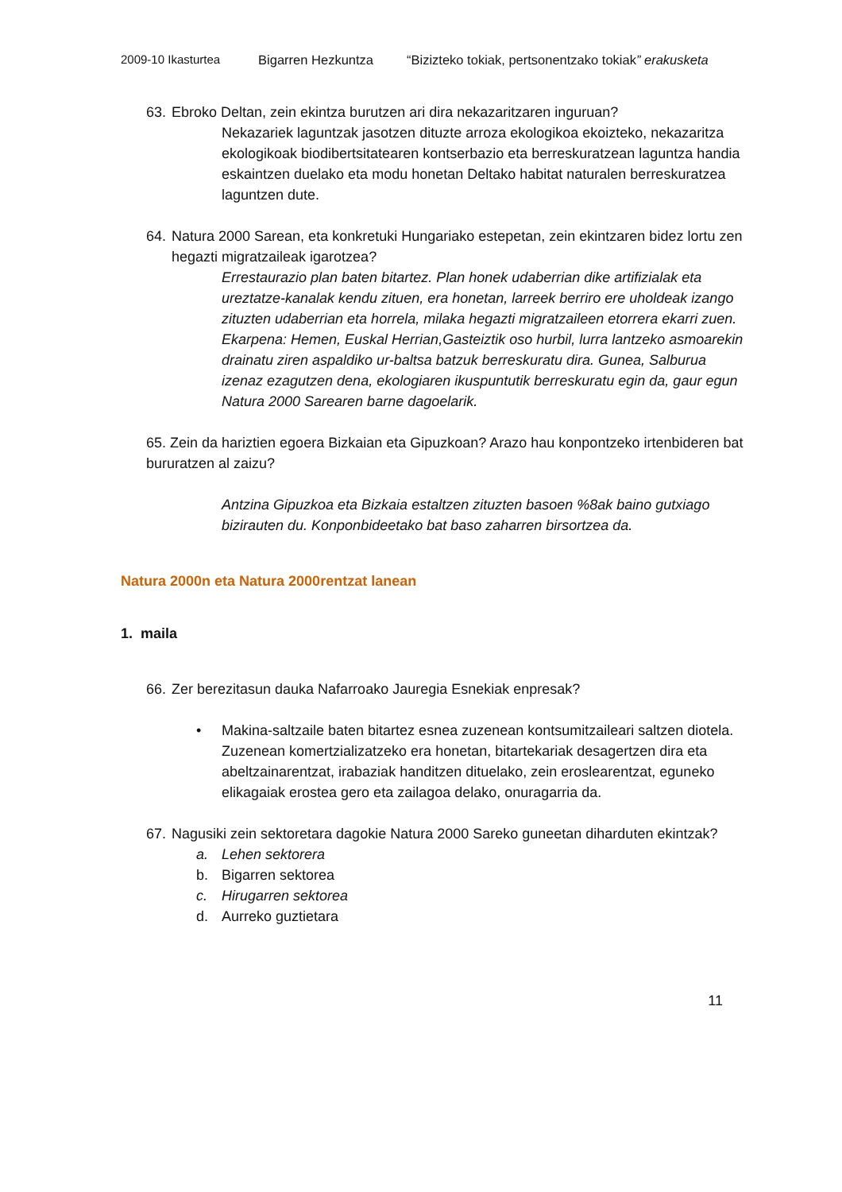2009-10 Ikasturtea Bigarren Hezkuntza “Bizizteko tokiak, pertsonentzako tokiak” erakusketa
63. Ebroko Deltan, zein ekintza burutzen ari dira nekazaritzaren inguruan?
Nekazariek laguntzak jasotzen dituzte arroza ekologikoa ekoizteko, nekazaritza ekologikoak biodibertsitatearen kontserbazio eta berreskuratzean laguntza handia eskaintzen duelako eta modu honetan Deltako habitat naturalen berreskuratzea laguntzen dute.
64. Natura 2000 Sarean, eta konkretuki Hungariako estepetan, zein ekintzaren bidez lortu zen hegazti migratzaileak igarotzea?
Errestaurazio plan baten bitartez. Plan honek udaberrian dike artifizialak eta ureztatze-kanalak kendu zituen, era honetan, larreek berriro ere uholdeak izango zituzten udaberrian eta horrela, milaka hegazti migratzaileen etorrera ekarri zuen.
Ekarpena: Hemen, Euskal Herrian,Gasteiztik oso hurbil, lurra lantzeko asmoarekin drainatu ziren aspaldiko ur-baltsa batzuk berreskuratu dira. Gunea, Salburua izenaz ezagutzen dena, ekologiaren ikuspuntutik berreskuratu egin da, gaur egun Natura 2000 Sarearen barne dagoelarik.
65. Zein da hariztien egoera Bizkaian eta Gipuzkoan? Arazo hau konpontzeko irtenbideren bat bururatzen al zaizu?
Antzina Gipuzkoa eta Bizkaia estaltzen zituzten basoen %8ak baino gutxiago bizirauten du. Konponbideetako bat baso zaharren birsortzea da.
Natura 2000n eta Natura 2000rentzat lanean
1. maila
66. Zer berezitasun dauka Nafarroako Jauregia Esnekiak enpresak?
• Makina-saltzaile baten bitartez esnea zuzenean kontsumitzaileari saltzen diotela. Zuzenean komertzializatzeko era honetan, bitartekariak desagertzen dira eta abeltzainarentzat, irabaziak handitzen dituelako, zein eroslearentzat, eguneko elikagaiak erostea gero eta zailagoa delako, onuragarria da.
67. Nagusiki zein sektoretara dagokie Natura 2000 Sareko guneetan diharduten ekintzak?
a. Lehen sektorera
b. Bigarren sektorea
c. Hirugarren sektorea
d. Aurreko guztietara
11